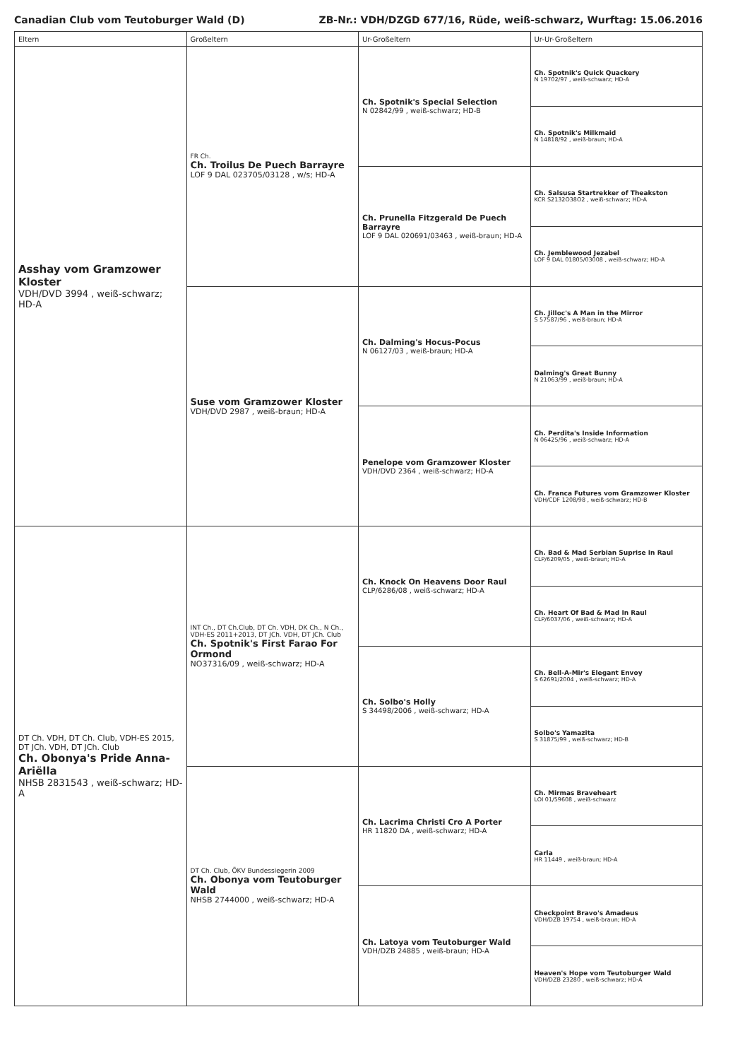Canadian Club vom Teutoburger Wald (D) ZB-Nr.: VDH/DZGD 677/16, Rüde, weiß-schwarz, Wurftag: 15.06.2016
| Eltern | Großeltern | Ur-Großeltern | Ur-Ur-Großeltern |
| --- | --- | --- | --- |
| Asshay vom Gramzower Kloster VDH/DVD 3994 , weiß-schwarz; HD-A | FR Ch. Ch. Troilus De Puech Barrayre LOF 9 DAL 023705/03128 , w/s; HD-A | Ch. Spotnik's Special Selection N 02842/99 , weiß-schwarz; HD-B | Ch. Spotnik's Quick Quackery N 19702/97 , weiß-schwarz; HD-A |
| | | | Ch. Spotnik's Milkmaid N 14818/92 , weiß-braun; HD-A |
| | | Ch. Prunella Fitzgerald De Puech Barrayre LOF 9 DAL 020691/03463 , weiß-braun; HD-A | Ch. Salsusa Startrekker of Theakston KCR S2132O38O2 , weiß-schwarz; HD-A |
| | | | Ch. Jemblewood Jezabel LOF 9 DAL 01805/03008 , weiß-schwarz; HD-A |
| | Suse vom Gramzower Kloster VDH/DVD 2987 , weiß-braun; HD-A | Ch. Dalming's Hocus-Pocus N 06127/03 , weiß-braun; HD-A | Ch. Jilloc's A Man in the Mirror S 57587/96 , weiß-braun; HD-A |
| | | | Dalming's Great Bunny N 21063/99 , weiß-braun; HD-A |
| | | Penelope vom Gramzower Kloster VDH/DVD 2364 , weiß-schwarz; HD-A | Ch. Perdita's Inside Information N 06425/96 , weiß-schwarz; HD-A |
| | | | Ch. Franca Futures vom Gramzower Kloster VDH/CDF 1208/98 , weiß-schwarz; HD-B |
| DT Ch. VDH, DT Ch. Club, VDH-ES 2015, DT JCh. VDH, DT JCh. Club Ch. Obonya's Pride Anna-Ariëlla NHSB 2831543 , weiß-schwarz; HD-A | INT Ch., DT Ch.Club, DT Ch. VDH, DK Ch., N Ch., VDH-ES 2011+2013, DT JCh. VDH, DT JCh. Club Ch. Spotnik's First Farao For Ormond NO37316/09 , weiß-schwarz; HD-A | Ch. Knock On Heavens Door Raul CLP/6286/08 , weiß-schwarz; HD-A | Ch. Bad & Mad Serbian Suprise In Raul CLP/6209/05 , weiß-braun; HD-A |
| | | | Ch. Heart Of Bad & Mad In Raul CLP/6037/06 , weiß-schwarz; HD-A |
| | | Ch. Solbo's Holly S 34498/2006 , weiß-schwarz; HD-A | Ch. Bell-A-Mir's Elegant Envoy S 62691/2004 , weiß-schwarz; HD-A |
| | | | Solbo's Yamazita S 31875/99 , weiß-schwarz; HD-B |
| | DT Ch. Club, ÖKV Bundessiegerin 2009 Ch. Obonya vom Teutoburger Wald NHSB 2744000 , weiß-schwarz; HD-A | Ch. Lacrima Christi Cro A Porter HR 11820 DA , weiß-schwarz; HD-A | Ch. Mirmas Braveheart LOI 01/59608 , weiß-schwarz |
| | | | Carla HR 11449 , weiß-braun; HD-A |
| | | Ch. Latoya vom Teutoburger Wald VDH/DZB 24885 , weiß-braun; HD-A | Checkpoint Bravo's Amadeus VDH/DZB 19754 , weiß-braun; HD-A |
| | | | Heaven's Hope vom Teutoburger Wald VDH/DZB 23280 , weiß-schwarz; HD-A |